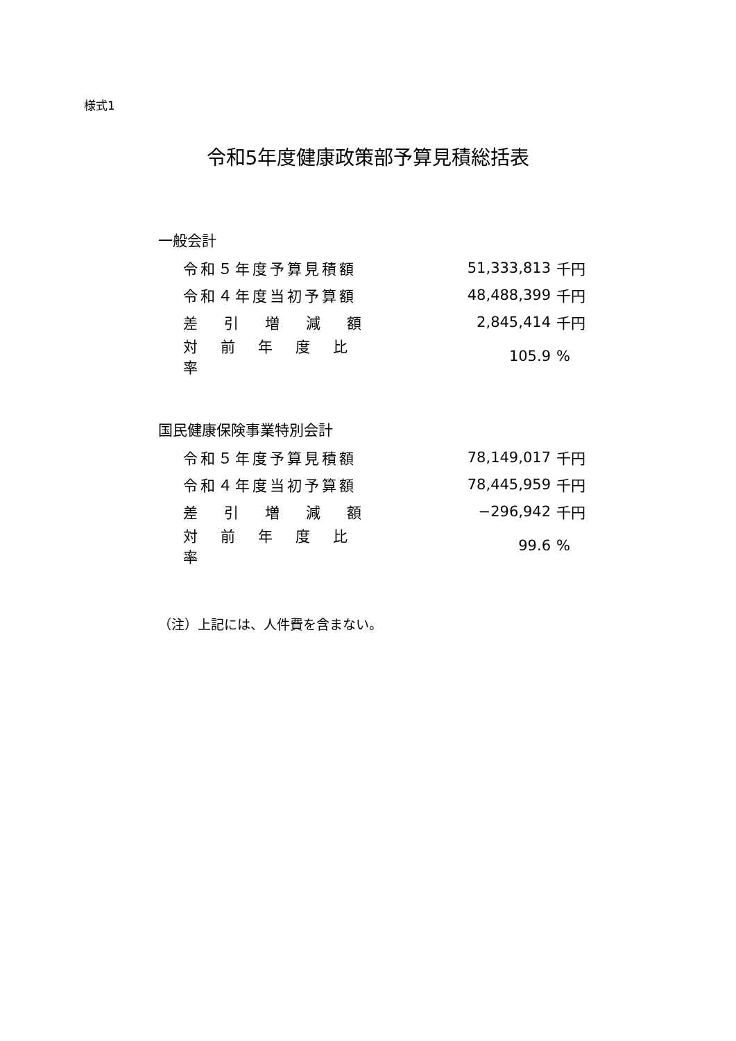様式1
令和5年度健康政策部予算見積総括表
一般会計
| 令和５年度予算見積額 | 51,333,813 | 千円 |
| 令和４年度当初予算額 | 48,488,399 | 千円 |
| 差引増減額 | 2,845,414 | 千円 |
| 対前年度比率 | 105.9 | % |
国民健康保険事業特別会計
| 令和５年度予算見積額 | 78,149,017 | 千円 |
| 令和４年度当初予算額 | 78,445,959 | 千円 |
| 差引増減額 | −296,942 | 千円 |
| 対前年度比率 | 99.6 | % |
（注）上記には、人件費を含まない。